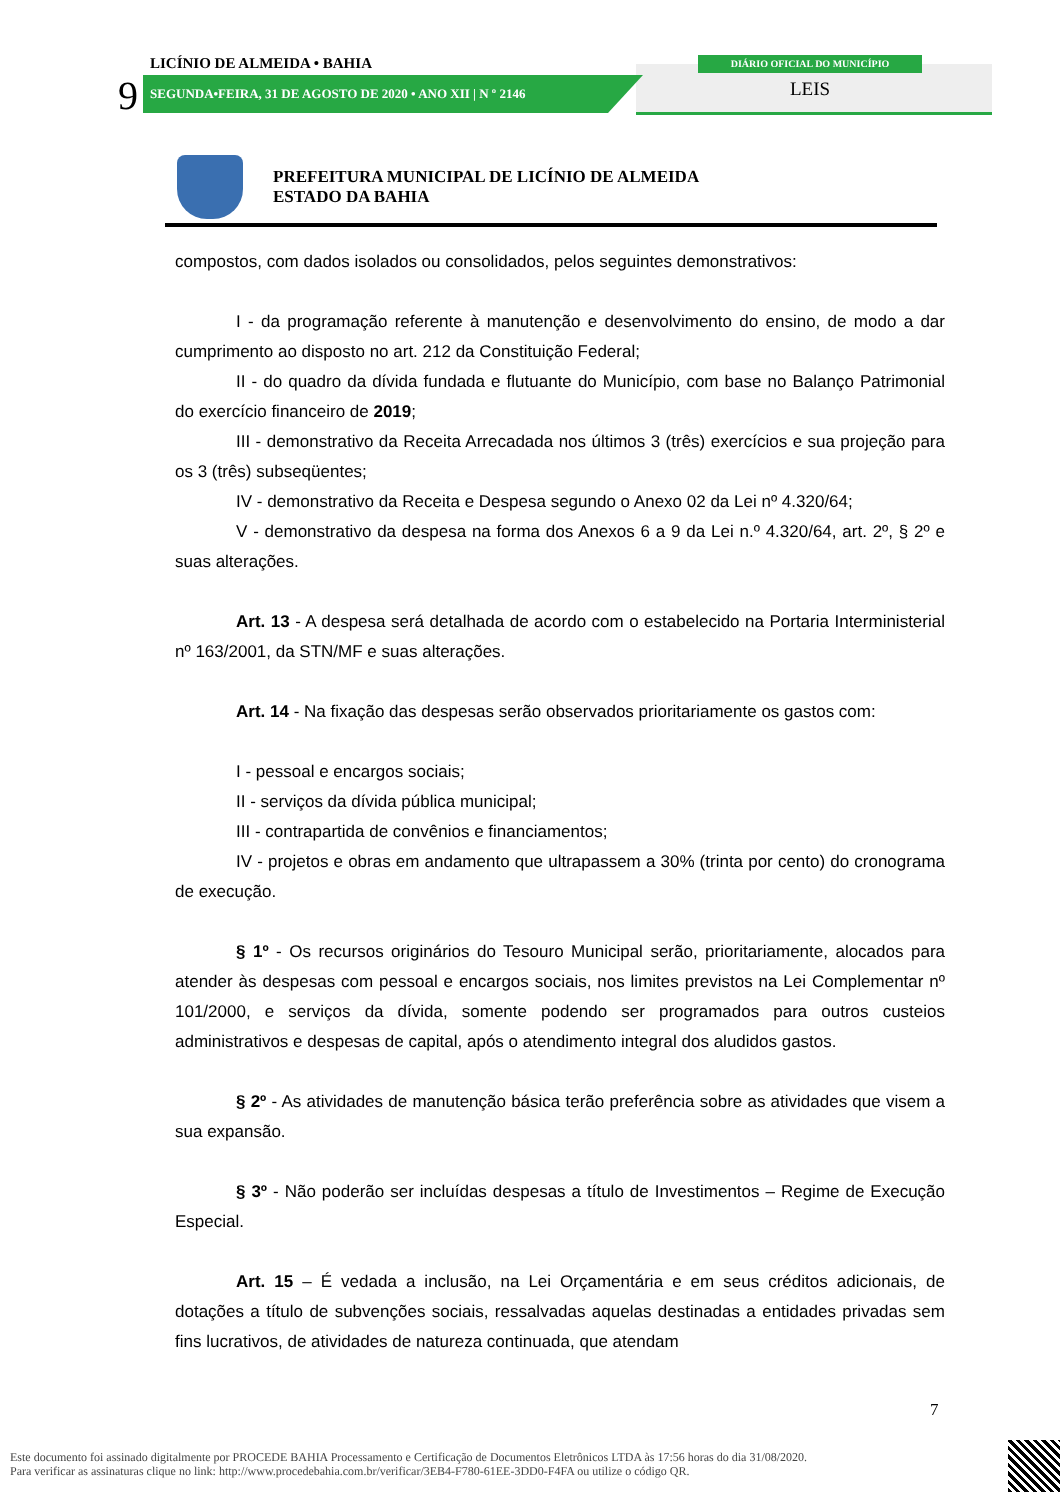LICÍNIO DE ALMEIDA • BAHIA
9 SEGUNDA•FEIRA, 31 DE AGOSTO DE 2020 • ANO XII | N º 2146
DIÁRIO OFICIAL DO MUNICÍPIO
LEIS
PREFEITURA MUNICIPAL DE LICÍNIO DE ALMEIDA
ESTADO DA BAHIA
compostos, com dados isolados ou consolidados, pelos seguintes demonstrativos:
I - da programação referente à manutenção e desenvolvimento do ensino, de modo a dar cumprimento ao disposto no art. 212 da Constituição Federal;
II - do quadro da dívida fundada e flutuante do Município, com base no Balanço Patrimonial do exercício financeiro de 2019;
III - demonstrativo da Receita Arrecadada nos últimos 3 (três) exercícios e sua projeção para os 3 (três) subseqüentes;
IV - demonstrativo da Receita e Despesa segundo o Anexo 02 da Lei nº 4.320/64;
V - demonstrativo da despesa na forma dos Anexos 6 a 9 da Lei n.º 4.320/64, art. 2º, § 2º e suas alterações.
Art. 13 - A despesa será detalhada de acordo com o estabelecido na Portaria Interministerial nº 163/2001, da STN/MF e suas alterações.
Art. 14 - Na fixação das despesas serão observados prioritariamente os gastos com:
I - pessoal e encargos sociais;
II - serviços da dívida pública municipal;
III - contrapartida de convênios e financiamentos;
IV - projetos e obras em andamento que ultrapassem a 30% (trinta por cento) do cronograma de execução.
§ 1º - Os recursos originários do Tesouro Municipal serão, prioritariamente, alocados para atender às despesas com pessoal e encargos sociais, nos limites previstos na Lei Complementar nº 101/2000, e serviços da dívida, somente podendo ser programados para outros custeios administrativos e despesas de capital, após o atendimento integral dos aludidos gastos.
§ 2º - As atividades de manutenção básica terão preferência sobre as atividades que visem a sua expansão.
§ 3º - Não poderão ser incluídas despesas a título de Investimentos – Regime de Execução Especial.
Art. 15 – É vedada a inclusão, na Lei Orçamentária e em seus créditos adicionais, de dotações a título de subvenções sociais, ressalvadas aquelas destinadas a entidades privadas sem fins lucrativos, de atividades de natureza continuada, que atendam
7
Este documento foi assinado digitalmente por PROCEDE BAHIA Processamento e Certificação de Documentos Eletrônicos LTDA às 17:56 horas do dia 31/08/2020.
Para verificar as assinaturas clique no link: http://www.procedebahia.com.br/verificar/3EB4-F780-61EE-3DD0-F4FA ou utilize o código QR.